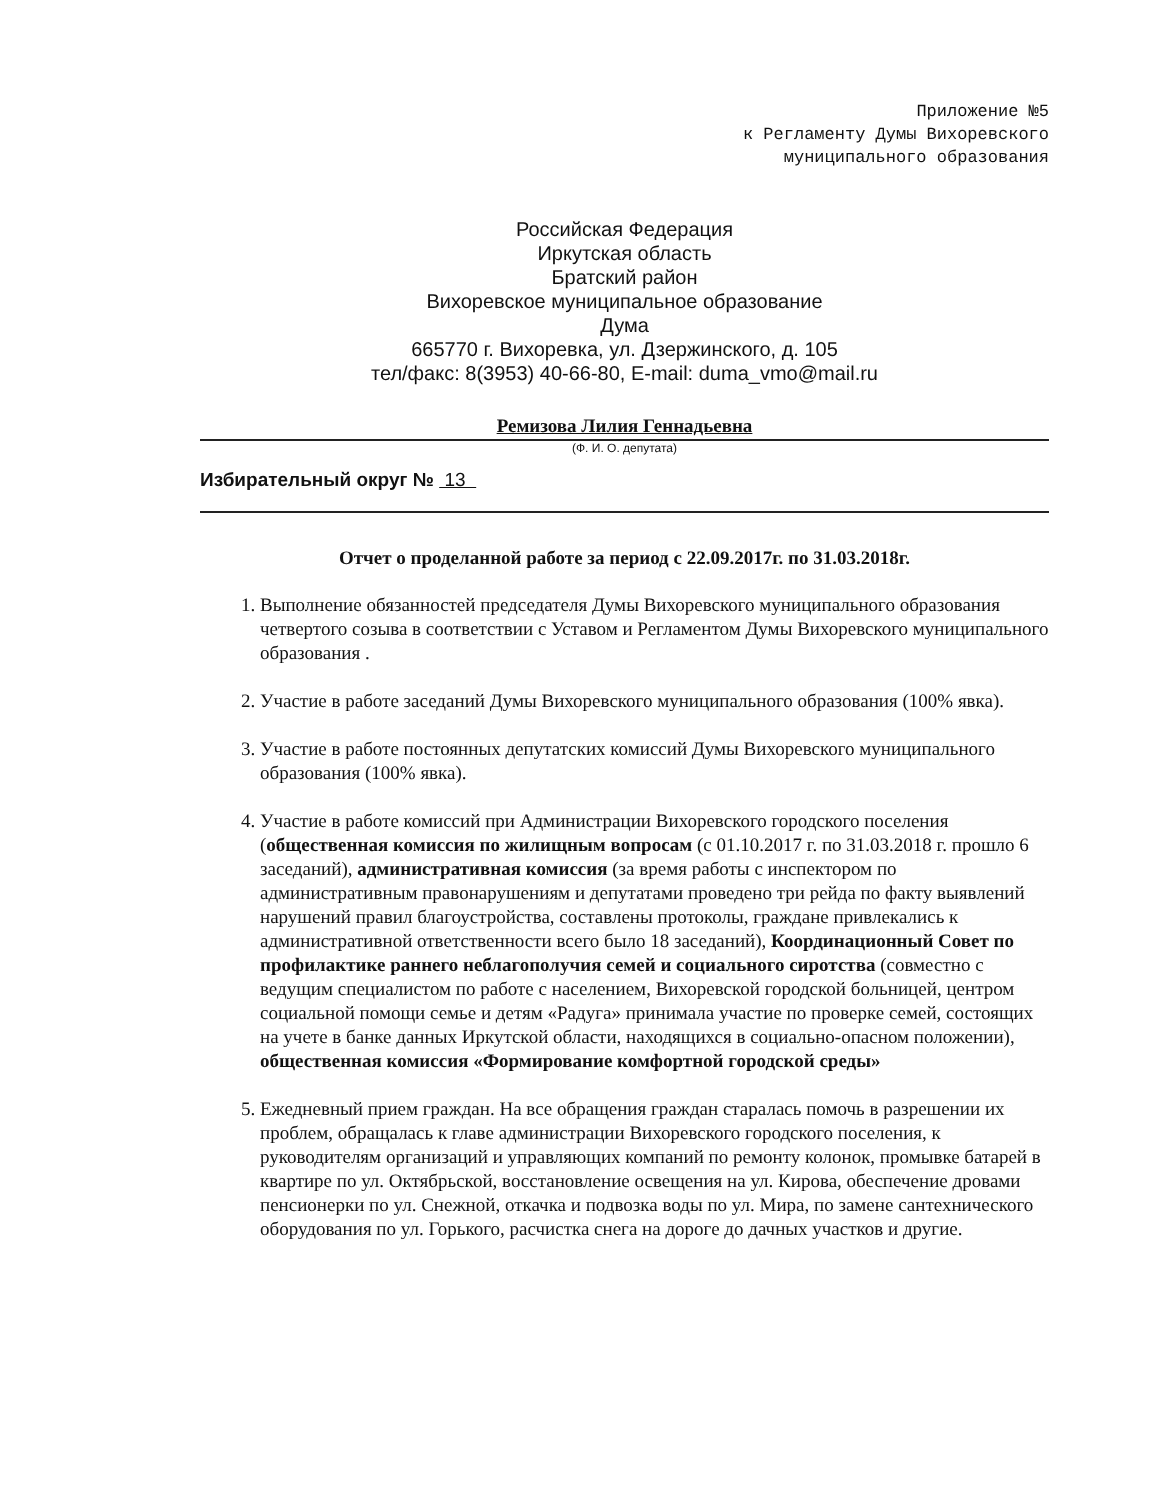Приложение №5
к Регламенту Думы Вихоревского
муниципального образования
Российская Федерация
Иркутская область
Братский район
Вихоревское муниципальное образование
Дума
665770 г. Вихоревка, ул. Дзержинского, д. 105
тел/факс: 8(3953) 40-66-80, E-mail: duma_vmo@mail.ru
Ремизова Лилия Геннадьевна
(Ф. И. О. депутата)
Избирательный округ № 13
Отчет о проделанной работе за период с 22.09.2017г. по 31.03.2018г.
1. Выполнение обязанностей председателя Думы Вихоревского муниципального образования четвертого созыва в соответствии с Уставом и Регламентом Думы Вихоревского муниципального образования .
2. Участие в работе заседаний Думы Вихоревского муниципального образования (100% явка).
3. Участие в работе постоянных депутатских комиссий Думы Вихоревского муниципального образования (100% явка).
4. Участие в работе комиссий при Администрации Вихоревского городского поселения (общественная комиссия по жилищным вопросам (с 01.10.2017 г. по 31.03.2018 г. прошло 6 заседаний), административная комиссия (за время работы с инспектором по административным правонарушениям и депутатами проведено три рейда по факту выявлений нарушений правил благоустройства, составлены протоколы, граждане привлекались к административной ответственности всего было 18 заседаний), Координационный Совет по профилактике раннего неблагополучия семей и социального сиротства (совместно с ведущим специалистом по работе с населением, Вихоревской городской больницей, центром социальной помощи семье и детям «Радуга» принимала участие по проверке семей, состоящих на учете в банке данных Иркутской области, находящихся в социально-опасном положении), общественная комиссия «Формирование комфортной городской среды»
5. Ежедневный прием граждан. На все обращения граждан старалась помочь в разрешении их проблем, обращалась к главе администрации Вихоревского городского поселения, к руководителям организаций и управляющих компаний по ремонту колонок, промывке батарей в квартире по ул. Октябрьской, восстановление освещения на ул. Кирова, обеспечение дровами пенсионерки по ул. Снежной, откачка и подвозка воды по ул. Мира, по замене сантехнического оборудования по ул. Горького, расчистка снега на дороге до дачных участков и другие.